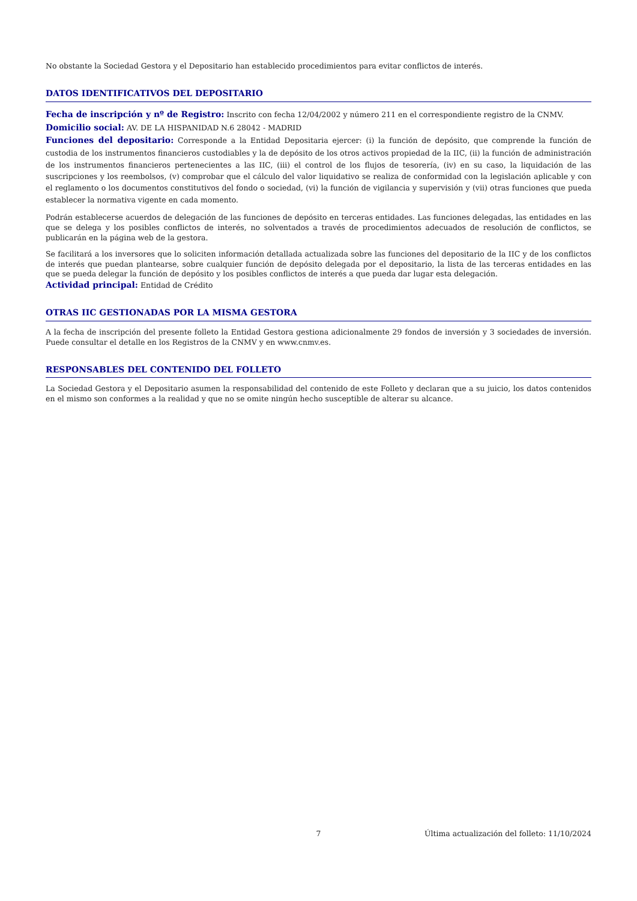No obstante la Sociedad Gestora y el Depositario han establecido procedimientos para evitar conflictos de interés.
DATOS IDENTIFICATIVOS DEL DEPOSITARIO
Fecha de inscripción y nº de Registro: Inscrito con fecha 12/04/2002 y número 211 en el correspondiente registro de la CNMV.
Domicilio social: AV. DE LA HISPANIDAD N.6 28042 - MADRID
Funciones del depositario: Corresponde a la Entidad Depositaria ejercer: (i) la función de depósito, que comprende la función de custodia de los instrumentos financieros custodiables y la de depósito de los otros activos propiedad de la IIC, (ii) la función de administración de los instrumentos financieros pertenecientes a las IIC, (iii) el control de los flujos de tesorería, (iv) en su caso, la liquidación de las suscripciones y los reembolsos, (v) comprobar que el cálculo del valor liquidativo se realiza de conformidad con la legislación aplicable y con el reglamento o los documentos constitutivos del fondo o sociedad, (vi) la función de vigilancia y supervisión y (vii) otras funciones que pueda establecer la normativa vigente en cada momento.
Podrán establecerse acuerdos de delegación de las funciones de depósito en terceras entidades. Las funciones delegadas, las entidades en las que se delega y los posibles conflictos de interés, no solventados a través de procedimientos adecuados de resolución de conflictos, se publicarán en la página web de la gestora.
Se facilitará a los inversores que lo soliciten información detallada actualizada sobre las funciones del depositario de la IIC y de los conflictos de interés que puedan plantearse, sobre cualquier función de depósito delegada por el depositario, la lista de las terceras entidades en las que se pueda delegar la función de depósito y los posibles conflictos de interés a que pueda dar lugar esta delegación.
Actividad principal: Entidad de Crédito
OTRAS IIC GESTIONADAS POR LA MISMA GESTORA
A la fecha de inscripción del presente folleto la Entidad Gestora gestiona adicionalmente 29 fondos de inversión y 3 sociedades de inversión. Puede consultar el detalle en los Registros de la CNMV y en www.cnmv.es.
RESPONSABLES DEL CONTENIDO DEL FOLLETO
La Sociedad Gestora y el Depositario asumen la responsabilidad del contenido de este Folleto y declaran que a su juicio, los datos contenidos en el mismo son conformes a la realidad y que no se omite ningún hecho susceptible de alterar su alcance.
7 Última actualización del folleto: 11/10/2024